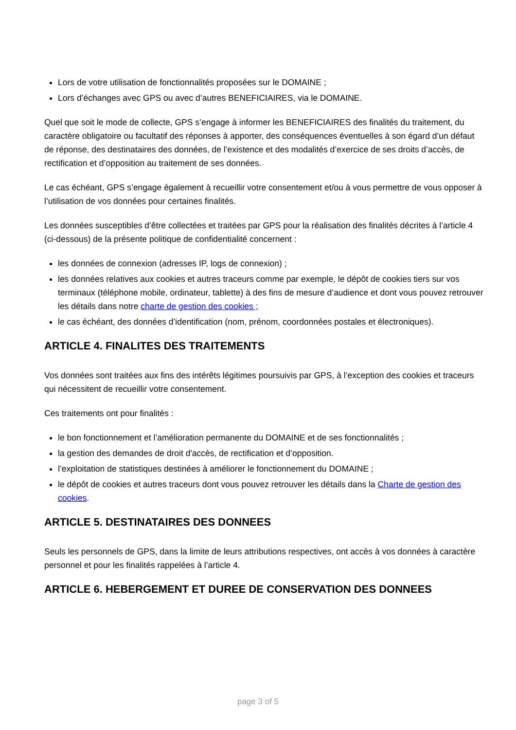Lors de votre utilisation de fonctionnalités proposées sur le DOMAINE ;
Lors d’échanges avec GPS ou avec d’autres BENEFICIAIRES, via le DOMAINE.
Quel que soit le mode de collecte, GPS s’engage à informer les BENEFICIAIRES des finalités du traitement, du caractère obligatoire ou facultatif des réponses à apporter, des conséquences éventuelles à son égard d’un défaut de réponse, des destinataires des données, de l’existence et des modalités d’exercice de ses droits d’accès, de rectification et d’opposition au traitement de ses données.
Le cas échéant, GPS s’engage également à recueillir votre consentement et/ou à vous permettre de vous opposer à l’utilisation de vos données pour certaines finalités.
Les données susceptibles d’être collectées et traitées par GPS pour la réalisation des finalités décrites à l’article 4 (ci-dessous) de la présente politique de confidentialité concernent :
les données de connexion (adresses IP, logs de connexion) ;
les données relatives aux cookies et autres traceurs comme par exemple, le dépôt de cookies tiers sur vos terminaux (téléphone mobile, ordinateur, tablette) à des fins de mesure d’audience et dont vous pouvez retrouver les détails dans notre charte de gestion des cookies ;
le cas échéant, des données d’identification (nom, prénom, coordonnées postales et électroniques).
ARTICLE 4. FINALITES DES TRAITEMENTS
Vos données sont traitées aux fins des intérêts légitimes poursuivis par GPS, à l’exception des cookies et traceurs qui nécessitent de recueillir votre consentement.
Ces traitements ont pour finalités :
le bon fonctionnement et l’amélioration permanente du DOMAINE et de ses fonctionnalités ;
la gestion des demandes de droit d'accès, de rectification et d’opposition.
l’exploitation de statistiques destinées à améliorer le fonctionnement du DOMAINE ;
le dépôt de cookies et autres traceurs dont vous pouvez retrouver les détails dans la Charte de gestion des cookies.
ARTICLE 5. DESTINATAIRES DES DONNEES
Seuls les personnels de GPS, dans la limite de leurs attributions respectives, ont accès à vos données à caractère personnel et pour les finalités rappelées à l’article 4.
ARTICLE 6. HEBERGEMENT ET DUREE DE CONSERVATION DES DONNEES
page 3 of 5